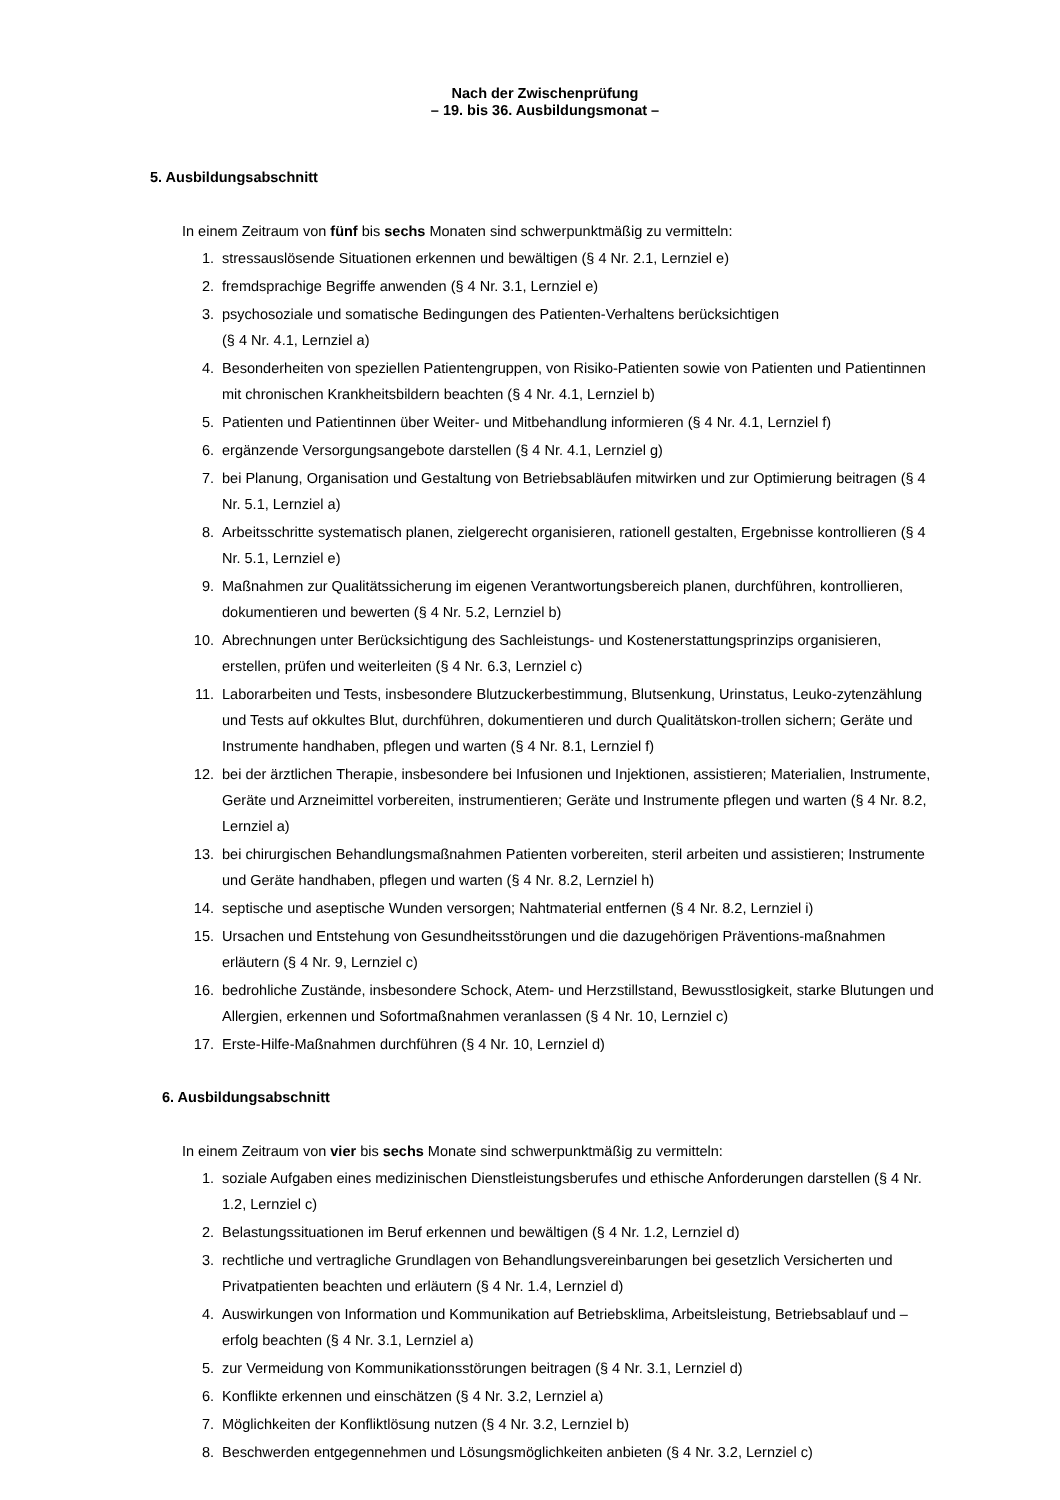Nach der Zwischenprüfung
– 19. bis 36. Ausbildungsmonat –
5. Ausbildungsabschnitt
In einem Zeitraum von fünf bis sechs Monaten sind schwerpunktmäßig zu vermitteln:
1. stressauslösende Situationen erkennen und bewältigen (§ 4 Nr. 2.1, Lernziel e)
2. fremdsprachige Begriffe anwenden (§ 4 Nr. 3.1, Lernziel e)
3. psychosoziale und somatische Bedingungen des Patienten-Verhaltens berücksichtigen
(§ 4 Nr. 4.1, Lernziel a)
4. Besonderheiten von speziellen Patientengruppen, von Risiko-Patienten sowie von Patienten und Patientinnen mit chronischen Krankheitsbildern beachten (§ 4 Nr. 4.1, Lernziel b)
5. Patienten und Patientinnen über Weiter- und Mitbehandlung informieren (§ 4 Nr. 4.1, Lernziel f)
6. ergänzende Versorgungsangebote darstellen (§ 4 Nr. 4.1, Lernziel g)
7. bei Planung, Organisation und Gestaltung von Betriebsabläufen mitwirken und zur Optimierung beitragen (§ 4 Nr. 5.1, Lernziel a)
8. Arbeitsschritte systematisch planen, zielgerecht organisieren, rationell gestalten, Ergebnisse kontrollieren (§ 4 Nr. 5.1, Lernziel e)
9. Maßnahmen zur Qualitätssicherung im eigenen Verantwortungsbereich planen, durchführen, kontrollieren, dokumentieren und bewerten (§ 4 Nr. 5.2, Lernziel b)
10. Abrechnungen unter Berücksichtigung des Sachleistungs- und Kostenerstattungsprinzips organisieren, erstellen, prüfen und weiterleiten (§ 4 Nr. 6.3, Lernziel c)
11. Laborarbeiten und Tests, insbesondere Blutzuckerbestimmung, Blutsenkung, Urinstatus, Leuko-zytenzählung und Tests auf okkultes Blut, durchführen, dokumentieren und durch Qualitätskon-trollen sichern; Geräte und Instrumente handhaben, pflegen und warten (§ 4 Nr. 8.1, Lernziel f)
12. bei der ärztlichen Therapie, insbesondere bei Infusionen und Injektionen, assistieren; Materialien, Instrumente, Geräte und Arzneimittel vorbereiten, instrumentieren; Geräte und Instrumente pflegen und warten (§ 4 Nr. 8.2, Lernziel a)
13. bei chirurgischen Behandlungsmaßnahmen Patienten vorbereiten, steril arbeiten und assistieren; Instrumente und Geräte handhaben, pflegen und warten (§ 4 Nr. 8.2, Lernziel h)
14. septische und aseptische Wunden versorgen; Nahtmaterial entfernen (§ 4 Nr. 8.2, Lernziel i)
15. Ursachen und Entstehung von Gesundheitsstörungen und die dazugehörigen Präventions-maßnahmen erläutern (§ 4 Nr. 9, Lernziel c)
16. bedrohliche Zustände, insbesondere Schock, Atem- und Herzstillstand, Bewusstlosigkeit, starke Blutungen und Allergien, erkennen und Sofortmaßnahmen veranlassen (§ 4 Nr. 10, Lernziel c)
17. Erste-Hilfe-Maßnahmen durchführen (§ 4 Nr. 10, Lernziel d)
6. Ausbildungsabschnitt
In einem Zeitraum von vier bis sechs Monate sind schwerpunktmäßig zu vermitteln:
1. soziale Aufgaben eines medizinischen Dienstleistungsberufes und ethische Anforderungen darstellen (§ 4 Nr. 1.2, Lernziel c)
2. Belastungssituationen im Beruf erkennen und bewältigen (§ 4 Nr. 1.2, Lernziel d)
3. rechtliche und vertragliche Grundlagen von Behandlungsvereinbarungen bei gesetzlich Versicherten und Privatpatienten beachten und erläutern (§ 4 Nr. 1.4, Lernziel d)
4. Auswirkungen von Information und Kommunikation auf Betriebsklima, Arbeitsleistung, Betriebsablauf und –erfolg beachten (§ 4 Nr. 3.1, Lernziel a)
5. zur Vermeidung von Kommunikationsstörungen beitragen (§ 4 Nr. 3.1, Lernziel d)
6. Konflikte erkennen und einschätzen (§ 4 Nr. 3.2, Lernziel a)
7. Möglichkeiten der Konfliktlösung nutzen (§ 4 Nr. 3.2, Lernziel b)
8. Beschwerden entgegennehmen und Lösungsmöglichkeiten anbieten (§ 4 Nr. 3.2, Lernziel c)